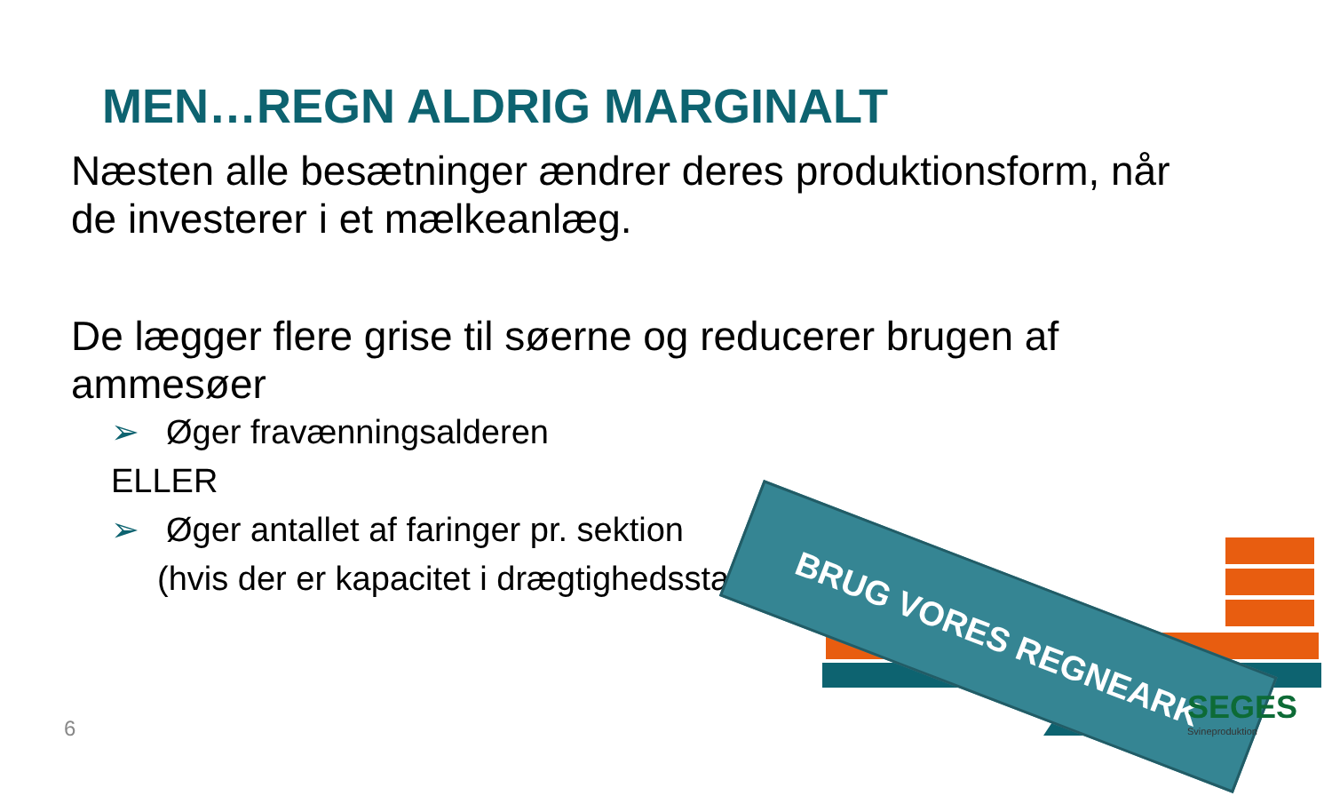MEN…REGN ALDRIG MARGINALT
Næsten alle besætninger ændrer deres produktionsform, når de investerer i et mælkeanlæg.
De lægger flere grise til søerne og reducerer brugen af ammesøer
➢ Øger fravænningsalderen
ELLER
➢ Øger antallet af faringer pr. sektion
(hvis der er kapacitet i drægtighedsstald)
BRUG VORES REGNEARK
SEGES
Svineproduktion
6